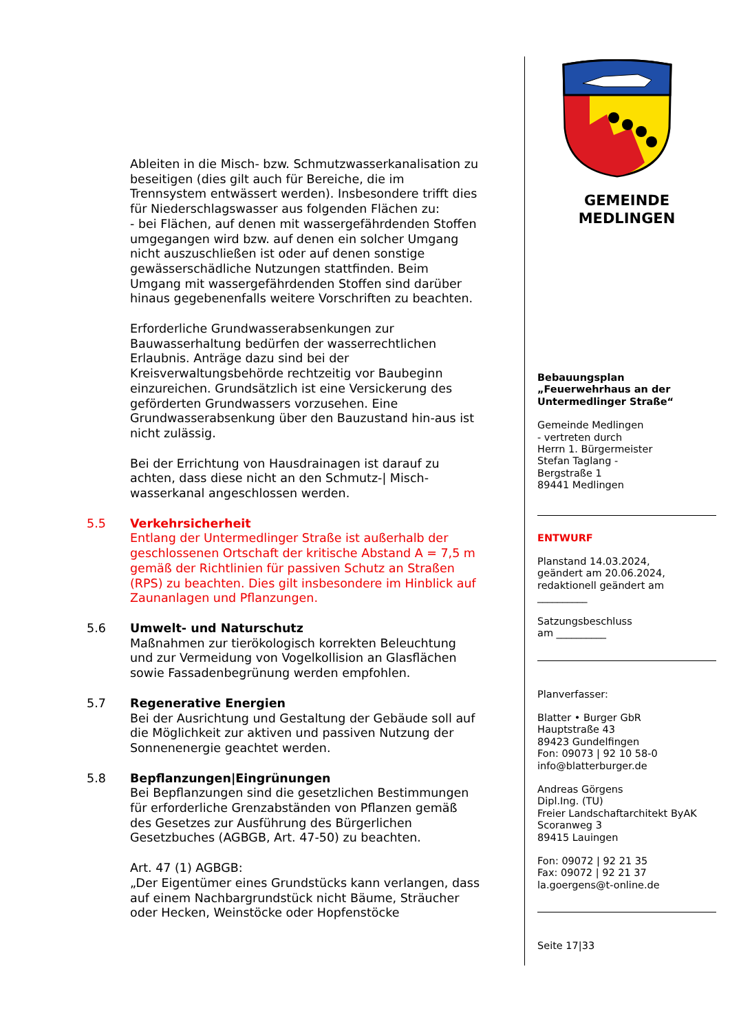Ableiten in die Misch- bzw. Schmutzwasserkanalisation zu beseitigen (dies gilt auch für Bereiche, die im Trennsystem entwässert werden). Insbesondere trifft dies für Niederschlagswasser aus folgenden Flächen zu:
- bei Flächen, auf denen mit wassergefährdenden Stoffen umgegangen wird bzw. auf denen ein solcher Umgang nicht auszuschließen ist oder auf denen sonstige gewässerschädliche Nutzungen stattfinden. Beim Umgang mit wassergefährdenden Stoffen sind darüber hinaus gegebenenfalls weitere Vorschriften zu beachten.
Erforderliche Grundwasserabsenkungen zur Bauwasserhaltung bedürfen der wasserrechtlichen Erlaubnis. Anträge dazu sind bei der Kreisverwaltungsbehörde rechtzeitig vor Baubeginn einzureichen. Grundsätzlich ist eine Versickerung des geförderten Grundwassers vorzusehen. Eine Grundwasserabsenkung über den Bauzustand hin-aus ist nicht zulässig.
Bei der Errichtung von Hausdrainagen ist darauf zu achten, dass diese nicht an den Schmutz-| Misch-wasserkanal angeschlossen werden.
5.5 Verkehrsicherheit
Entlang der Untermedlinger Straße ist außerhalb der geschlossenen Ortschaft der kritische Abstand A = 7,5 m gemäß der Richtlinien für passiven Schutz an Straßen (RPS) zu beachten. Dies gilt insbesondere im Hinblick auf Zaunanlagen und Pflanzungen.
5.6 Umwelt- und Naturschutz
Maßnahmen zur tierökologisch korrekten Beleuchtung und zur Vermeidung von Vogelkollision an Glasflächen sowie Fassadenbegrünung werden empfohlen.
5.7 Regenerative Energien
Bei der Ausrichtung und Gestaltung der Gebäude soll auf die Möglichkeit zur aktiven und passiven Nutzung der Sonnenenergie geachtet werden.
5.8 Bepflanzungen|Eingrünungen
Bei Bepflanzungen sind die gesetzlichen Bestimmungen für erforderliche Grenzabständen von Pflanzen gemäß des Gesetzes zur Ausführung des Bürgerlichen Gesetzbuches (AGBGB, Art. 47-50) zu beachten.
Art. 47 (1) AGBGB:
„Der Eigentümer eines Grundstücks kann verlangen, dass auf einem Nachbargrundstück nicht Bäume, Sträucher oder Hecken, Weinstöcke oder Hopfenstöcke
GEMEINDE
MEDLINGEN
Bebauungsplan
„Feuerwehrhaus an der Untermedlinger Straße“
Gemeinde Medlingen
- vertreten durch
Herrn 1. Bürgermeister
Stefan Taglang -
Bergstraße 1
89441 Medlingen
ENTWURF
Planstand 14.03.2024,
geändert am 20.06.2024,
redaktionell geändert am
__________
Satzungsbeschluss
am __________
Planverfasser:
Blatter • Burger GbR
Hauptstraße 43
89423 Gundelfingen
Fon: 09073 | 92 10 58-0
info@blatterburger.de
Andreas Görgens
Dipl.Ing. (TU)
Freier Landschaftarchitekt ByAK
Scoranweg 3
89415 Lauingen
Fon: 09072 | 92 21 35
Fax: 09072 | 92 21 37
la.goergens@t-online.de
Seite 17|33